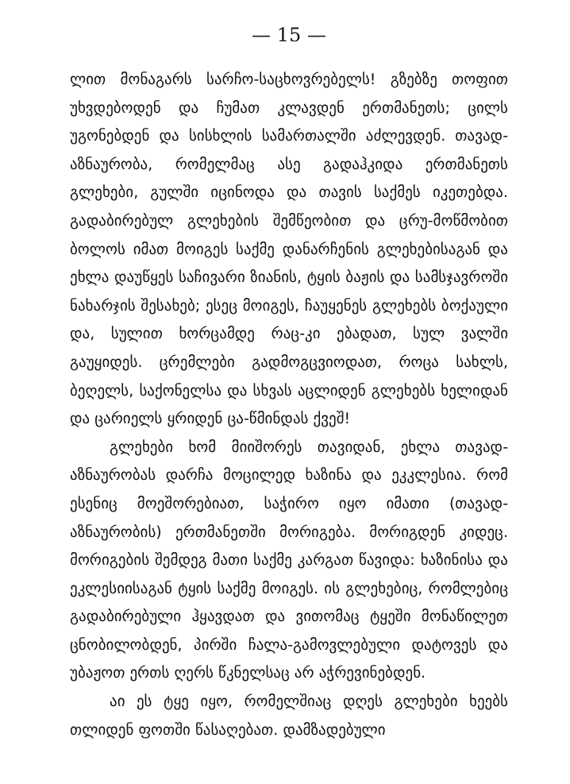— 15 —
ლით მონაგარს სარჩო-საცხოვრებელს! გზებზე თოფით უხვდებოდენ და ჩუმათ კლავდენ ერთმანეთს; ცილს უგონებდენ და სისხლის სამართალში აძლევდენ. თავად-აზნაურობა, რომელმაც ასე გადაჰკიდა ერთმანეთს გლეხები, გულში იცინოდა და თავის საქმეს იკეთებდა. გადაბირებულ გლეხების შემწეობით და ცრუ-მოწმობით ბოლოს იმათ მოიგეს საქმე დანარჩენის გლეხებისაგან და ეხლა დაუწყეს საჩივარი ზიანის, ტყის ბაჟის და სამსჯავროში ნახარჯის შესახებ; ესეც მოიგეს, ჩაუყენეს გლეხებს ბოქაული და, სულით ხორცამდე რაც-კი ებადათ, სულ ვალში გაუყიდეს. ცრემლები გადმოგცვიოდათ, როცა სახლს, ბეღელს, საქონელსა და სხვას აცლიდენ გლეხებს ხელიდან და ცარიელს ყრიდენ ცა-წმინდას ქვეშ!
გლეხები ხომ მიიშორეს თავიდან, ეხლა თავად-აზნაურობას დარჩა მოცილედ ხაზინა და ეკკლესია. რომ ესენიც მოეშორებიათ, საჭირო იყო იმათი (თავად-აზნაურობის) ერთმანეთში მორიგება. მორიგდენ კიდეც. მორიგების შემდეგ მათი საქმე კარგათ წავიდა: ხაზინისა და ეკლესიისაგან ტყის საქმე მოიგეს. ის გლეხებიც, რომლებიც გადაბირებული ჰყავდათ და ვითომაც ტყეში მონაწილეთ ცნობილობდენ, პირში ჩალა-გამოვლებული დატოვეს და უბაჟოთ ერთს ღერს წკნელსაც არ აჭრევინებდენ.
აი ეს ტყე იყო, რომელშიაც დღეს გლეხები ხეებს თლიდენ ფოთში წასაღებათ. დამზადებული